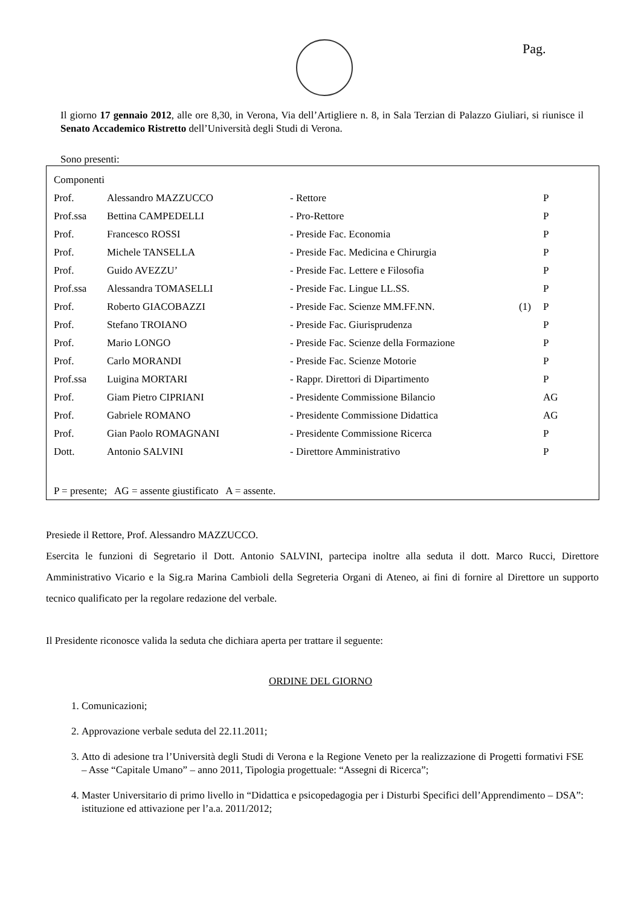Pag.
Il giorno 17 gennaio 2012, alle ore 8,30, in Verona, Via dell’Artigliere n. 8, in Sala Terzian di Palazzo Giuliari, si riunisce il Senato Accademico Ristretto dell’Università degli Studi di Verona.
Sono presenti:
| Componenti | | | | |
| Prof. | Alessandro MAZZUCCO | - Rettore | | P |
| Prof.ssa | Bettina CAMPEDELLI | - Pro-Rettore | | P |
| Prof. | Francesco ROSSI | - Preside Fac. Economia | | P |
| Prof. | Michele TANSELLA | - Preside Fac. Medicina e Chirurgia | | P |
| Prof. | Guido AVEZZU’ | - Preside Fac. Lettere e Filosofia | | P |
| Prof.ssa | Alessandra TOMASELLI | - Preside Fac. Lingue LL.SS. | | P |
| Prof. | Roberto GIACOBAZZI | - Preside Fac. Scienze MM.FF.NN. | (1) | P |
| Prof. | Stefano TROIANO | - Preside Fac. Giurisprudenza | | P |
| Prof. | Mario LONGO | - Preside Fac. Scienze della Formazione | | P |
| Prof. | Carlo MORANDI | - Preside Fac. Scienze Motorie | | P |
| Prof.ssa | Luigina MORTARI | - Rappr. Direttori di Dipartimento | | P |
| Prof. | Giam Pietro CIPRIANI | - Presidente Commissione Bilancio | | AG |
| Prof. | Gabriele ROMANO | - Presidente Commissione Didattica | | AG |
| Prof. | Gian Paolo ROMAGNANI | - Presidente Commissione Ricerca | | P |
| Dott. | Antonio SALVINI | - Direttore Amministrativo | | P |
| P = presente; AG = assente giustificato A = assente. | | | | |
Presiede il Rettore, Prof. Alessandro MAZZUCCO.
Esercita le funzioni di Segretario il Dott. Antonio SALVINI, partecipa inoltre alla seduta il dott. Marco Rucci, Direttore Amministrativo Vicario e la Sig.ra Marina Cambioli della Segreteria Organi di Ateneo, ai fini di fornire al Direttore un supporto tecnico qualificato per la regolare redazione del verbale.
Il Presidente riconosce valida la seduta che dichiara aperta per trattare il seguente:
ORDINE DEL GIORNO
1. Comunicazioni;
2. Approvazione verbale seduta del 22.11.2011;
3. Atto di adesione tra l’Università degli Studi di Verona e la Regione Veneto per la realizzazione di Progetti formativi FSE – Asse “Capitale Umano” – anno 2011, Tipologia progettuale: “Assegni di Ricerca”;
4. Master Universitario di primo livello in “Didattica e psicopedagogia per i Disturbi Specifici dell’Apprendimento – DSA”: istituzione ed attivazione per l’a.a. 2011/2012;